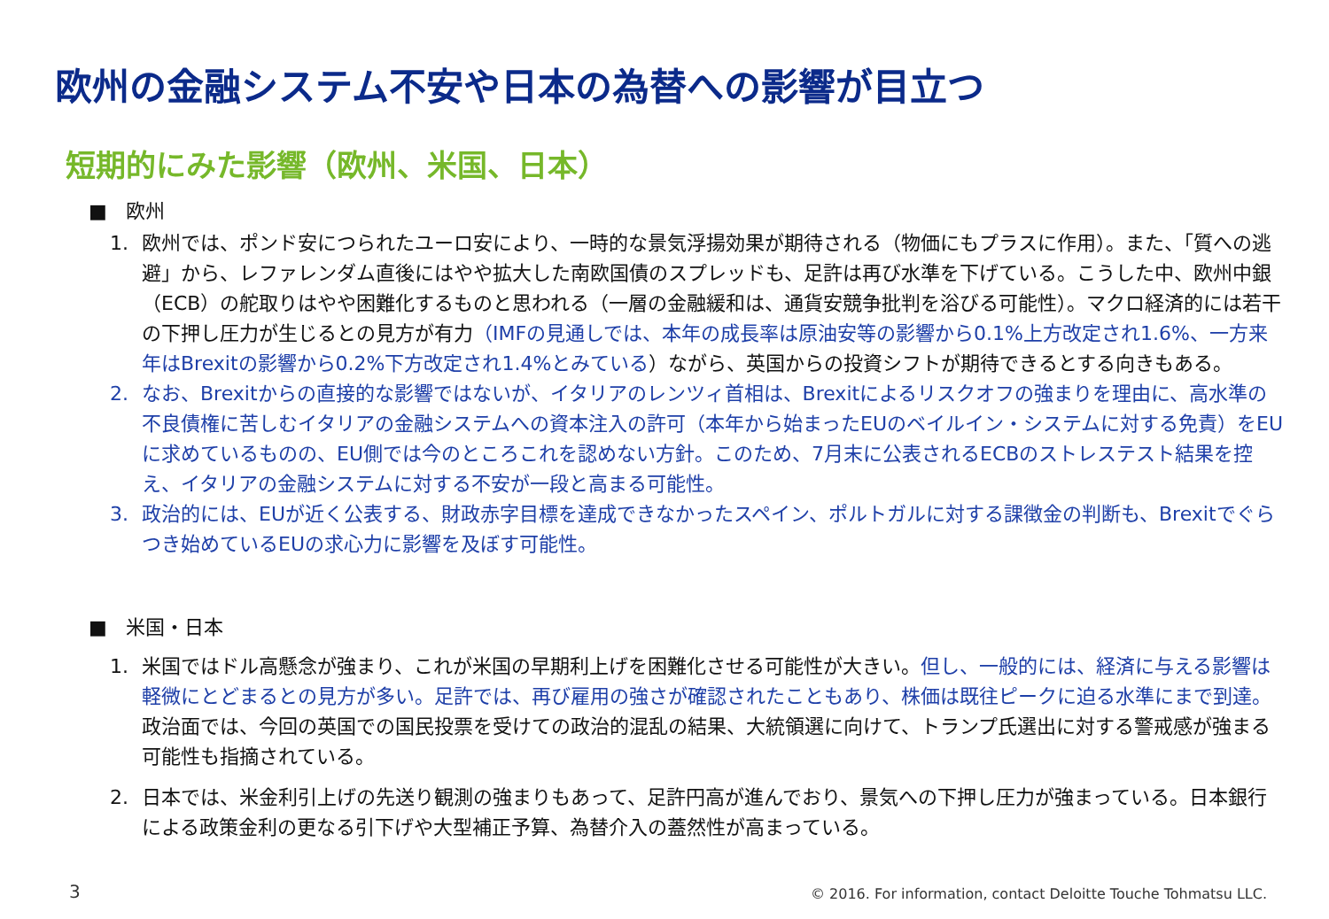欧州の金融システム不安や日本の為替への影響が目立つ
短期的にみた影響（欧州、米国、日本）
■ 欧州
1. 欧州では、ポンド安につられたユーロ安により、一時的な景気浮揚効果が期待される（物価にもプラスに作用）。また、「質への逃避」から、レファレンダム直後にはやや拡大した南欧国債のスプレッドも、足許は再び水準を下げている。こうした中、欧州中銀（ECB）の舵取りはやや困難化するものと思われる（一層の金融緩和は、通貨安競争批判を浴びる可能性）。マクロ経済的には若干の下押し圧力が生じるとの見方が有力（IMFの見通しでは、本年の成長率は原油安等の影響から0.1%上方改定され1.6%、一方来年はBrexitの影響から0.2%下方改定され1.4%とみている）ながら、英国からの投資シフトが期待できるとする向きもある。
2. なお、Brexitからの直接的な影響ではないが、イタリアのレンツィ首相は、Brexitによるリスクオフの強まりを理由に、高水準の不良債権に苦しむイタリアの金融システムへの資本注入の許可（本年から始まったEUのベイルイン・システムに対する免責）をEUに求めているものの、EU側では今のところこれを認めない方針。このため、7月末に公表されるECBのストレステスト結果を控え、イタリアの金融システムに対する不安が一段と高まる可能性。
3. 政治的には、EUが近く公表する、財政赤字目標を達成できなかったスペイン、ポルトガルに対する課徴金の判断も、Brexitでぐらつき始めているEUの求心力に影響を及ぼす可能性。
■ 米国・日本
1. 米国ではドル高懸念が強まり、これが米国の早期利上げを困難化させる可能性が大きい。但し、一般的には、経済に与える影響は軽微にとどまるとの見方が多い。足許では、再び雇用の強さが確認されたこともあり、株価は既往ピークに迫る水準にまで到達。政治面では、今回の英国での国民投票を受けての政治的混乱の結果、大統領選に向けて、トランプ氏選出に対する警戒感が強まる可能性も指摘されている。
2. 日本では、米金利引上げの先送り観測の強まりもあって、足許円高が進んでおり、景気への下押し圧力が強まっている。日本銀行による政策金利の更なる引下げや大型補正予算、為替介入の蓋然性が高まっている。
3
© 2016. For information, contact Deloitte Touche Tohmatsu LLC.